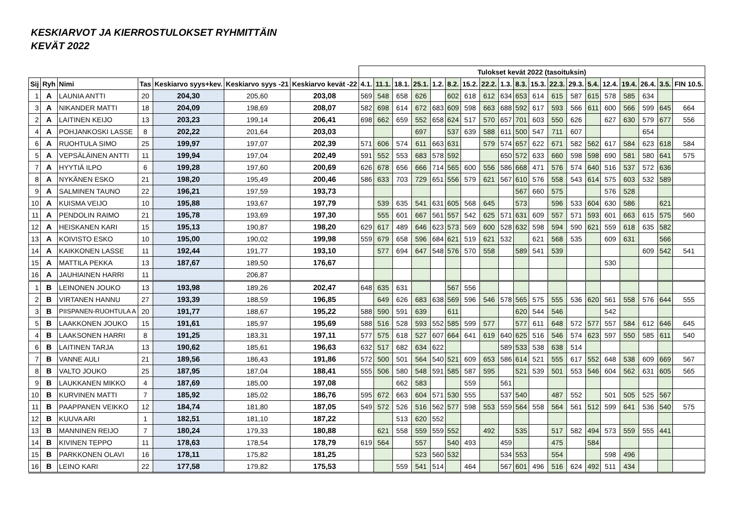KESKIARVOT JA KIERROSTULOKSET RYHMITTÄIN
KEVÄT 2022
| | | | | | | | Tulokset kevät 2022 (tasoituksin) | | | | | | | | | | | | | | | | | | |
| --- | --- | --- | --- | --- | --- | --- | --- | --- | --- | --- | --- | --- | --- | --- | --- | --- | --- | --- | --- | --- | --- | --- | --- | --- | --- |
| Sij | Ryh | Nimi | Tas | Keskiarvo syys+kev. | Keskiarvo syys -21 | Keskiarvo kevät -22 | 4.1. | 11.1. | 18.1. | 25.1. | 1.2. | 8.2. | 15.2. | 22.2. | 1.3. | 8.3. | 15.3. | 22.3. | 29.3. | 5.4. | 12.4. | 19.4. | 26.4. | 3.5. | FIN 10.5. |
| 1 | A | LAUNIA ANTTI | 20 | 204,30 | 205,60 | 203,08 | 569 | 548 | 658 | 626 | | 602 | 618 | 612 | 634 | 653 | 614 | 615 | 587 | 615 | 578 | 585 | 634 | | |
| 3 | A | NIKANDER MATTI | 18 | 204,09 | 198,69 | 208,07 | 582 | 698 | 614 | 672 | 683 | 609 | 598 | 663 | 688 | 592 | 617 | 593 | 566 | 611 | 600 | 566 | 599 | 645 | 664 |
| 2 | A | LAITINEN KEIJO | 13 | 203,23 | 199,14 | 206,41 | 698 | 662 | 659 | 552 | 658 | 624 | 517 | 570 | 657 | 701 | 603 | 550 | 626 | | 627 | 630 | 579 | 677 | 556 |
| 4 | A | POHJANKOSKI LASSE | 8 | 202,22 | 201,64 | 203,03 | | | | 697 | | 537 | 639 | 588 | 611 | 500 | 547 | 711 | 607 | | | | 654 | | |
| 6 | A | RUOHTULA SIMO | 25 | 199,97 | 197,07 | 202,39 | 571 | 606 | 574 | 611 | 663 | 631 | | 579 | 574 | 657 | 622 | 671 | 582 | 562 | 617 | 584 | 623 | 618 | 584 |
| 5 | A | VEPSÄLÄINEN ANTTI | 11 | 199,94 | 197,04 | 202,49 | 591 | 552 | 553 | 683 | 578 | 592 | | | 650 | 572 | 633 | 660 | 598 | 598 | 690 | 581 | 580 | 641 | 575 |
| 7 | A | HYYTIÄ ILPO | 6 | 199,28 | 197,60 | 200,69 | 626 | 678 | 656 | 666 | 714 | 565 | 600 | 556 | 586 | 668 | 471 | 576 | 574 | 640 | 516 | 537 | 572 | 636 | |
| 8 | A | NYKÄNEN ESKO | 21 | 198,20 | 195,49 | 200,46 | 586 | 633 | 703 | 729 | 651 | 556 | 579 | 621 | 567 | 610 | 576 | 558 | 543 | 614 | 575 | 603 | 532 | 589 | |
| 9 | A | SALMINEN TAUNO | 22 | 196,21 | 197,59 | 193,73 | | | | | | | | | | 567 | 660 | 575 | | | 576 | 528 | | | |
| 10 | A | KUISMA VEIJO | 10 | 195,88 | 193,67 | 197,79 | | 539 | 635 | 541 | 631 | 605 | 568 | 645 | | 573 | | 596 | 533 | 604 | 630 | 586 | | 621 | |
| 11 | A | PENDOLIN RAIMO | 21 | 195,78 | 193,69 | 197,30 | | 555 | 601 | 667 | 561 | 557 | 542 | 625 | 571 | 631 | 609 | 557 | 571 | 593 | 601 | 663 | 615 | 575 | 560 |
| 12 | A | HEISKANEN KARI | 15 | 195,13 | 190,87 | 198,20 | 629 | 617 | 489 | 646 | 623 | 573 | 569 | 600 | 528 | 632 | 598 | 594 | 590 | 621 | 559 | 618 | 635 | 582 | |
| 13 | A | KOIVISTO ESKO | 10 | 195,00 | 190,02 | 199,98 | 559 | 679 | 658 | 596 | 684 | 621 | 519 | 621 | 532 | | 621 | 568 | 535 | | 609 | 631 | | 566 | |
| 14 | A | KAIKKONEN LASSE | 11 | 192,44 | 191,77 | 193,10 | | 577 | 694 | 647 | 548 | 576 | 570 | 558 | | 589 | 541 | 539 | | | | | 609 | 542 | 541 |
| 15 | A | MATTILA PEKKA | 13 | 187,67 | 189,50 | 176,67 | | | | | | | | | | | | | | | 530 | | | | |
| 16 | A | JAUHIAINEN HARRI | 11 | | 206,87 | | | | | | | | | | | | | | | | | | | | |
| 1 | B | LEINONEN JOUKO | 13 | 193,98 | 189,26 | 202,47 | 648 | 635 | 631 | | | 567 | 556 | | | | | | | | | | | | |
| 2 | B | VIRTANEN HANNU | 27 | 193,39 | 188,59 | 196,85 | | 649 | 626 | 683 | 638 | 569 | 596 | 546 | 578 | 565 | 575 | 555 | 536 | 620 | 561 | 558 | 576 | 644 | 555 |
| 3 | B | PIISPANEN-RUOHTULA A | 20 | 191,77 | 188,67 | 195,22 | 588 | 590 | 591 | 639 | | 611 | | | | 620 | 544 | 546 | | | 542 | | | | |
| 5 | B | LAAKKONEN JOUKO | 15 | 191,61 | 185,97 | 195,69 | 588 | 516 | 528 | 593 | 552 | 585 | 599 | 577 | | 577 | 611 | 648 | 572 | 577 | 557 | 584 | 612 | 646 | 645 |
| 4 | B | LAAKSONEN HARRI | 8 | 191,25 | 183,31 | 197,11 | 577 | 575 | 618 | 527 | 607 | 664 | 641 | 619 | 640 | 625 | 516 | 546 | 574 | 623 | 597 | 550 | 585 | 611 | 540 |
| 6 | B | LAITINEN TARJA | 13 | 190,62 | 185,61 | 196,63 | 632 | 517 | 682 | 634 | 622 | | | | 589 | 533 | 538 | 638 | 514 | | | | | | |
| 7 | B | VANNE AULI | 21 | 189,56 | 186,43 | 191,86 | 572 | 500 | 501 | 564 | 540 | 521 | 609 | 653 | 586 | 614 | 521 | 555 | 617 | 552 | 648 | 538 | 609 | 669 | 567 |
| 8 | B | VALTO JOUKO | 25 | 187,95 | 187,04 | 188,41 | 555 | 506 | 580 | 548 | 591 | 585 | 587 | 595 | | 521 | 539 | 501 | 553 | 546 | 604 | 562 | 631 | 605 | 565 |
| 9 | B | LAUKKANEN MIKKO | 4 | 187,69 | 185,00 | 197,08 | | | 662 | 583 | | | 559 | | 561 | | | | | | | | | | |
| 10 | B | KURVINEN MATTI | 7 | 185,92 | 185,02 | 186,76 | 595 | 672 | 663 | 604 | 571 | 530 | 555 | | 537 | 540 | | 487 | 552 | | 501 | 505 | 525 | 567 | |
| 11 | B | PAAPPANEN VEIKKO | 12 | 184,74 | 181,80 | 187,05 | 549 | 572 | 526 | 516 | 562 | 577 | 598 | 553 | 559 | 564 | 558 | 564 | 561 | 512 | 599 | 641 | 536 | 540 | 575 |
| 12 | B | KUUVA ARI | 1 | 182,51 | 181,10 | 187,22 | | | 513 | 620 | 552 | | | | | | | | | | | | | | |
| 13 | B | MANNINEN REIJO | 7 | 180,24 | 179,33 | 180,88 | | 621 | 558 | 559 | 559 | 552 | | 492 | | 535 | | 517 | 582 | 494 | 573 | 559 | 555 | 441 | |
| 14 | B | KIVINEN TEPPO | 11 | 178,63 | 178,54 | 178,79 | 619 | 564 | | 557 | | 540 | 493 | | 459 | | | 475 | | 584 | | | | | |
| 15 | B | PARKKONEN OLAVI | 16 | 178,11 | 175,82 | 181,25 | | | | 523 | 560 | 532 | | | 534 | 553 | | 554 | | | 598 | 496 | | | |
| 16 | B | LEINO KARI | 22 | 177,58 | 179,82 | 175,53 | | | 559 | 541 | 514 | | 464 | | 567 | 601 | 496 | 516 | 624 | 492 | 511 | 434 | | | |